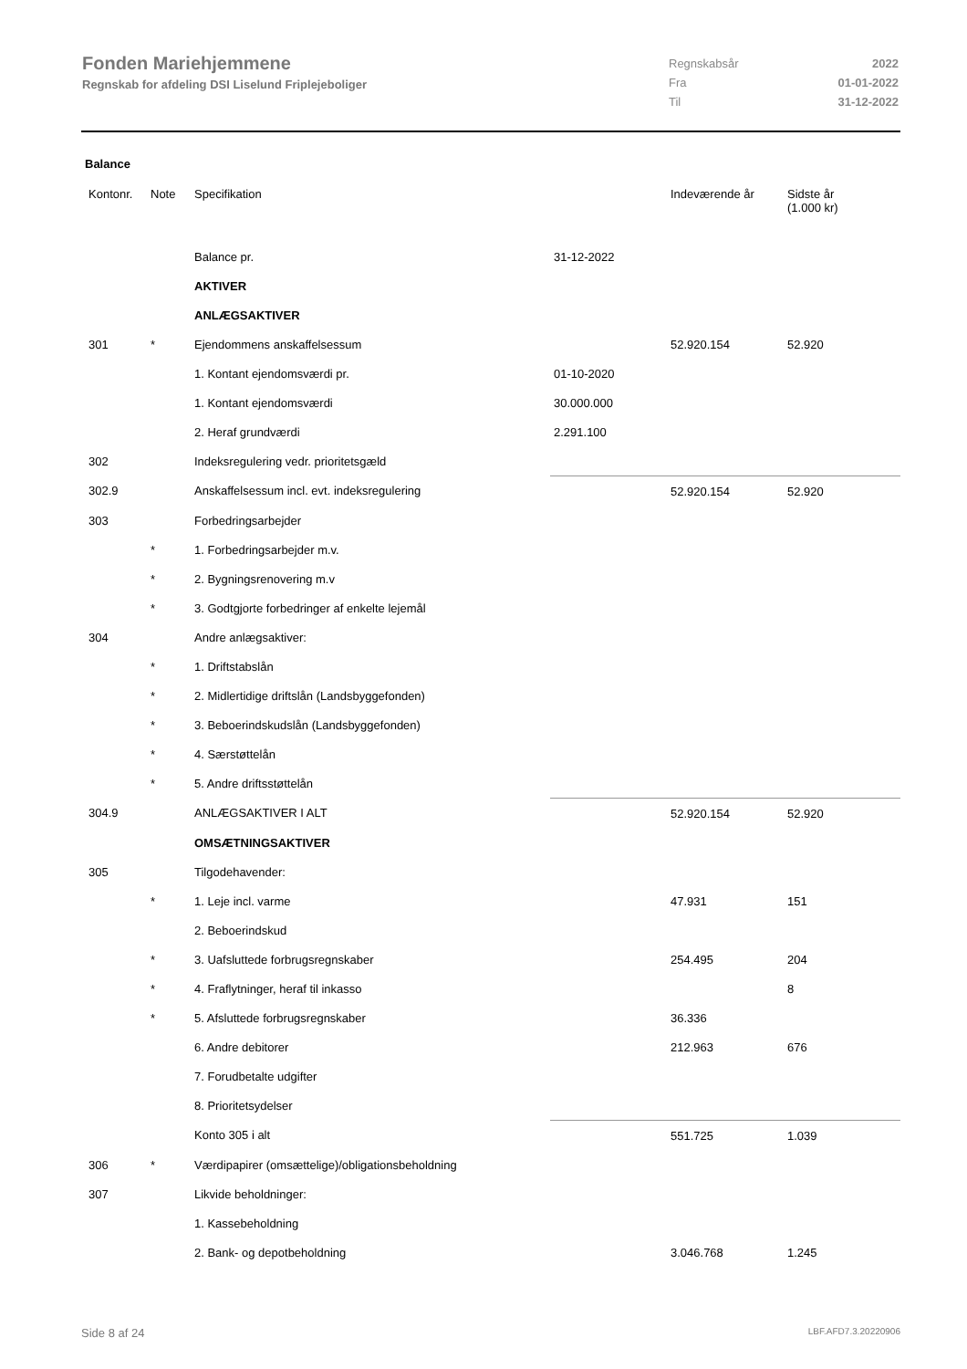Fonden Mariehjemmene
Regnskab for afdeling DSI Liselund Friplejeboliger
| Regnskabsår | 2022 |
| Fra | 01-01-2022 |
| Til | 31-12-2022 |
Balance
| Kontonr. | Note | Specifikation | | Indeværende år | Sidste år (1.000 kr) |
| --- | --- | --- | --- | --- | --- |
| | | Balance pr. | 31-12-2022 | | |
| | | AKTIVER | | | |
| | | ANLÆGSAKTIVER | | | |
| 301 | * | Ejendommens anskaffelsessum | | 52.920.154 | 52.920 |
| | | 1. Kontant ejendomsværdi pr. | 01-10-2020 | | |
| | | 1. Kontant ejendomsværdi | 30.000.000 | | |
| | | 2. Heraf grundværdi | 2.291.100 | | |
| 302 | | Indeksregulering vedr. prioritetsgæld | | | |
| 302.9 | | Anskaffelsessum incl. evt. indeksregulering | | 52.920.154 | 52.920 |
| 303 | | Forbedringsarbejder | | | |
| | * | 1. Forbedringsarbejder m.v. | | | |
| | * | 2. Bygningsrenovering m.v | | | |
| | * | 3. Godtgjorte forbedringer af enkelte lejemål | | | |
| 304 | | Andre anlægsaktiver: | | | |
| | * | 1. Driftstabslån | | | |
| | * | 2. Midlertidige driftslån (Landsbyggefonden) | | | |
| | * | 3. Beboerindskudslån (Landsbyggefonden) | | | |
| | * | 4. Særstøttelån | | | |
| | * | 5. Andre driftsstøttelån | | | |
| 304.9 | | ANLÆGSAKTIVER I ALT | | 52.920.154 | 52.920 |
| | | OMSÆTNINGSAKTIVER | | | |
| 305 | | Tilgodehavender: | | | |
| | * | 1. Leje incl. varme | | 47.931 | 151 |
| | | 2. Beboerindskud | | | |
| | * | 3. Uafsluttede forbrugsregnskaber | | 254.495 | 204 |
| | * | 4. Fraflytninger, heraf til inkasso | | | 8 |
| | * | 5. Afsluttede forbrugsregnskaber | | 36.336 | |
| | | 6. Andre debitorer | | 212.963 | 676 |
| | | 7. Forudbetalte udgifter | | | |
| | | 8. Prioritetsydelser | | | |
| | | Konto 305 i alt | | 551.725 | 1.039 |
| 306 | * | Værdipapirer (omsættelige)/obligationsbeholdning | | | |
| 307 | | Likvide beholdninger: | | | |
| | | 1. Kassebeholdning | | | |
| | | 2. Bank- og depotbeholdning | | 3.046.768 | 1.245 |
Side 8 af 24 LBF.AFD7.3.20220906